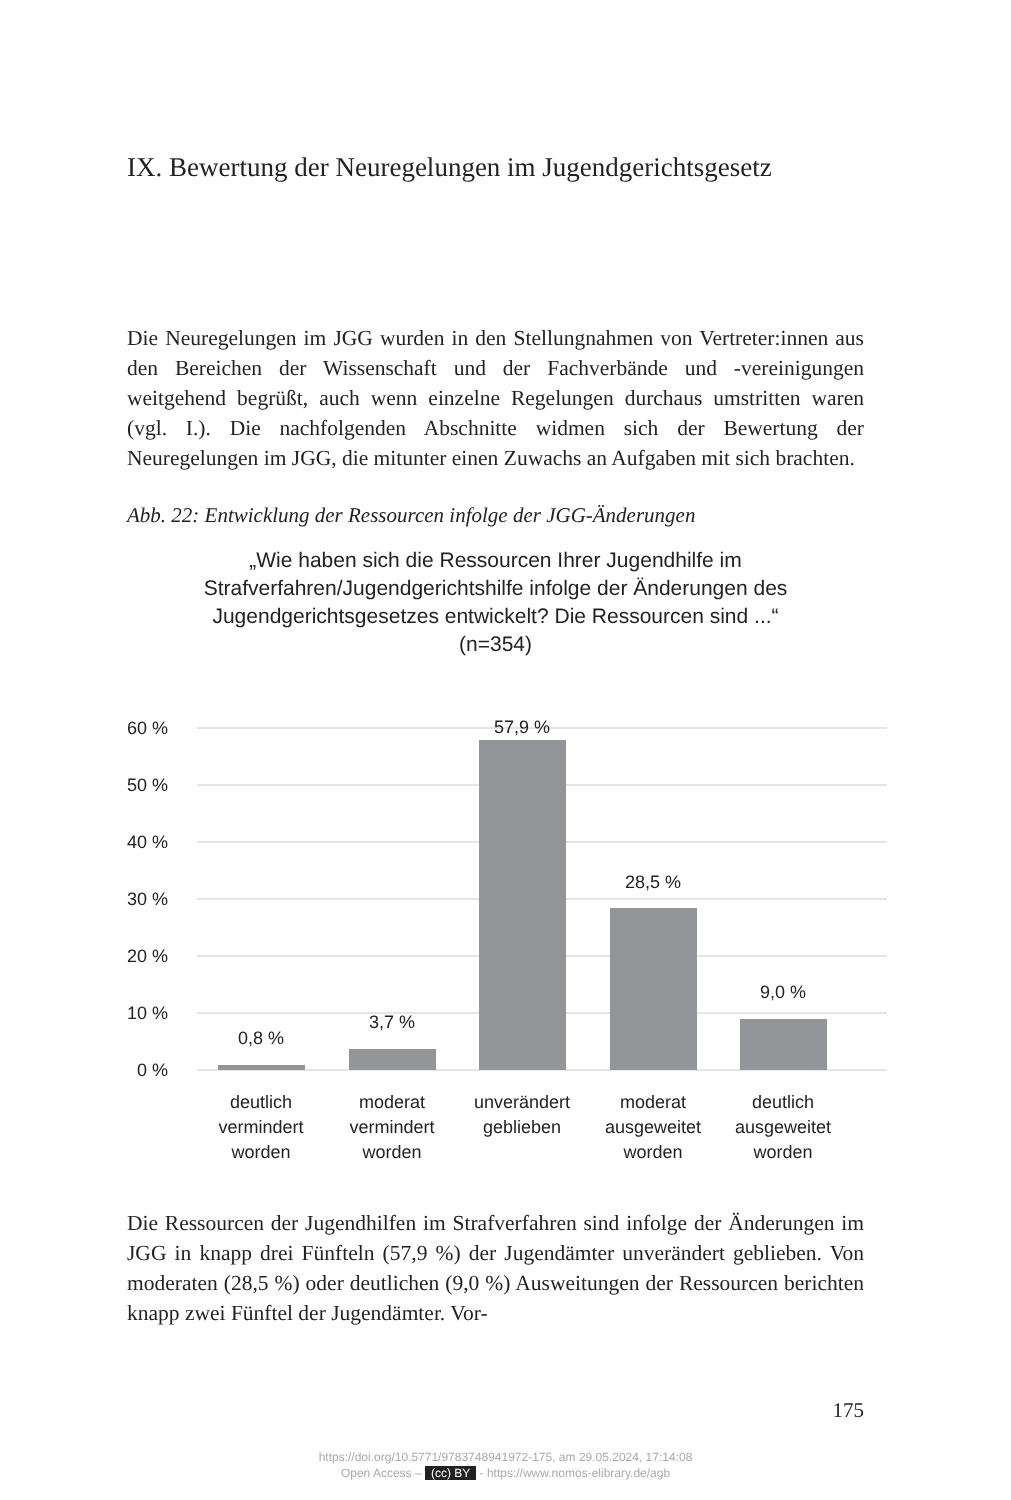IX. Bewertung der Neuregelungen im Jugendgerichtsgesetz
Die Neuregelungen im JGG wurden in den Stellungnahmen von Vertreter:innen aus den Bereichen der Wissenschaft und der Fachverbände und -vereinigungen weitgehend begrüßt, auch wenn einzelne Regelungen durchaus umstritten waren (vgl. I.). Die nachfolgenden Abschnitte widmen sich der Bewertung der Neuregelungen im JGG, die mitunter einen Zuwachs an Aufgaben mit sich brachten.
Abb. 22: Entwicklung der Ressourcen infolge der JGG-Änderungen
„Wie haben sich die Ressourcen Ihrer Jugendhilfe im Strafverfahren/Jugendgerichtshilfe infolge der Änderungen des Jugendgerichtsgesetzes entwickelt? Die Ressourcen sind ...“ (n=354)
60 %
50 %
40 %
30 %
20 %
10 %
0 %
0,8 %
3,7 %
57,9 %
28,5 %
9,0 %
deutlich
vermindert
worden
moderat
vermindert
worden
unverändert
geblieben
moderat
ausgeweitet
worden
deutlich
ausgeweitet
worden
Die Ressourcen der Jugendhilfen im Strafverfahren sind infolge der Änderungen im JGG in knapp drei Fünfteln (57,9 %) der Jugendämter unverändert geblieben. Von moderaten (28,5 %) oder deutlichen (9,0 %) Ausweitungen der Ressourcen berichten knapp zwei Fünftel der Jugendämter. Vor-
175
https://doi.org/10.5771/9783748941972-175, am 29.05.2024, 17:14:08
Open Access – (cc) BY - https://www.nomos-elibrary.de/agb